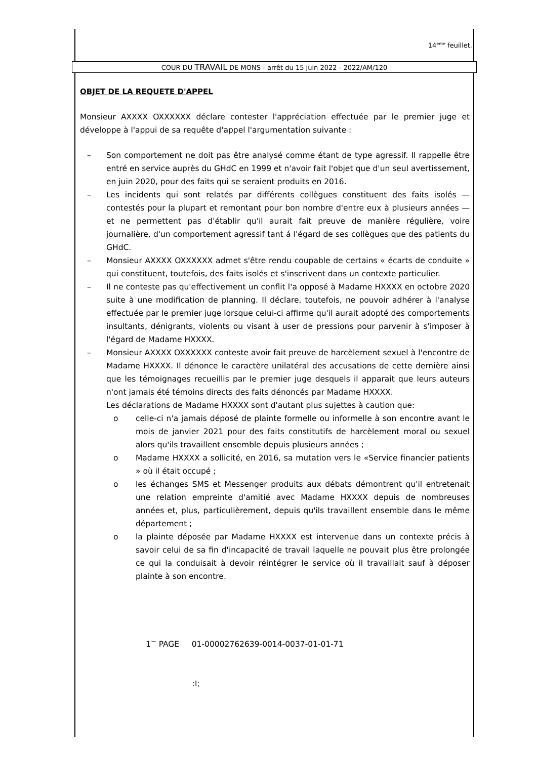14<sup>eme</sup> feuillet.
COUR DU TRAVAIL DE MONS - arrêt du 15 juin 2022 - 2022/AM/120
OBJET DE LA REQUETE D'APPEL
Monsieur AXXXX OXXXXXX déclare contester l'appréciation effectuée par le premier juge et développe à l'appui de sa requête d'appel l'argumentation suivante :
– Son comportement ne doit pas être analysé comme étant de type agressif. Il rappelle être entré en service auprès du GHdC en 1999 et n'avoir fait l'objet que d'un seul avertissement, en juin 2020, pour des faits qui se seraient produits en 2016.
– Les incidents qui sont relatés par différents collègues constituent des faits isolés — contestés pour la plupart et remontant pour bon nombre d'entre eux à plusieurs années — et ne permettent pas d'établir qu'il aurait fait preuve de manière régulière, voire journalière, d'un comportement agressif tant á l'égard de ses collègues que des patients du GHdC.
– Monsieur AXXXX OXXXXXX admet s'être rendu coupable de certains « écarts de conduite » qui constituent, toutefois, des faits isolés et s'inscrivent dans un contexte particulier.
– Il ne conteste pas qu'effectivement un conflit l'a opposé à Madame HXXXX en octobre 2020 suite à une modification de planning. Il déclare, toutefois, ne pouvoir adhérer à l'analyse effectuée par le premier juge lorsque celui-ci affirme qu'il aurait adopté des comportements insultants, dénigrants, violents ou visant à user de pressions pour parvenir à s'imposer à l'égard de Madame HXXXX.
– Monsieur AXXXX OXXXXXX conteste avoir fait preuve de harcèlement sexuel à l'encontre de Madame HXXXX. Il dénonce le caractère unilatéral des accusations de cette dernière ainsi que les témoignages recueillis par le premier juge desquels il apparait que leurs auteurs n'ont jamais été témoins directs des faits dénoncés par Madame HXXXX.
Les déclarations de Madame HXXXX sont d'autant plus sujettes à caution que:
o celle-ci n'a jamais déposé de plainte formelle ou informelle à son encontre avant le mois de janvier 2021 pour des faits constitutifs de harcèlement moral ou sexuel alors qu'ils travaillent ensemble depuis plusieurs années ;
o Madame HXXXX a sollicité, en 2016, sa mutation vers le «Service financier patients » où il était occupé ;
o les échanges SMS et Messenger produits aux débats démontrent qu'il entretenait une relation empreinte d'amitié avec Madame HXXXX depuis de nombreuses années et, plus, particulièrement, depuis qu'ils travaillent ensemble dans le même département ;
o la plainte déposée par Madame HXXXX est intervenue dans un contexte précis à savoir celui de sa fin d'incapacité de travail laquelle ne pouvait plus être prolongée ce qui la conduisait à devoir réintégrer le service où il travaillait sauf à déposer plainte à son encontre.
1<sup>−</sup> PAGE 01-00002762639-0014-0037-01-01-71
:I;